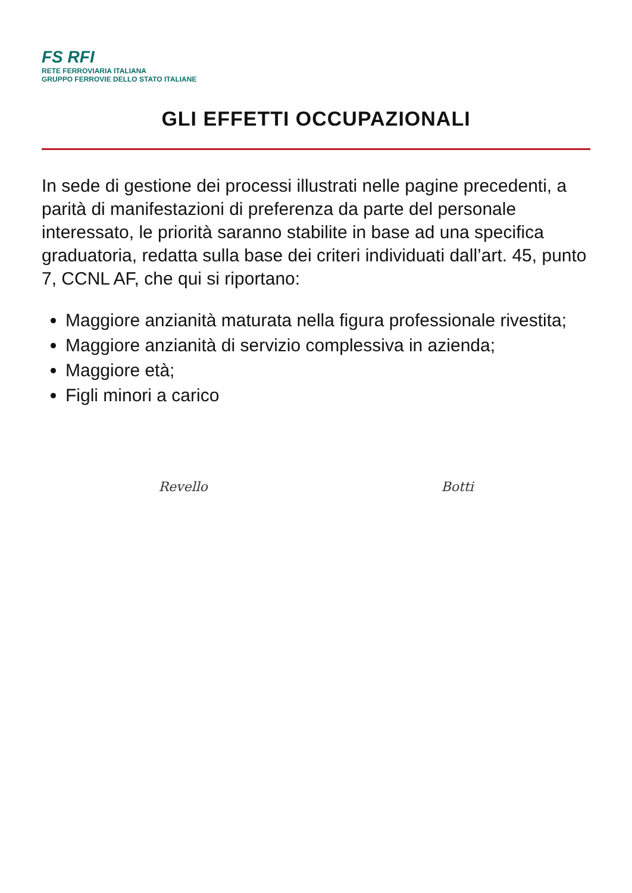FS RFI
RETE FERROVIARIA ITALIANA
GRUPPO FERROVIE DELLO STATO ITALIANE
GLI EFFETTI OCCUPAZIONALI
In sede di gestione dei processi illustrati nelle pagine precedenti, a parità di manifestazioni di preferenza da parte del personale interessato, le priorità saranno stabilite in base ad una specifica graduatoria, redatta sulla base dei criteri individuati dall’art. 45, punto 7, CCNL AF, che qui si riportano:
Maggiore anzianità maturata nella figura professionale rivestita;
Maggiore anzianità di servizio complessiva in azienda;
Maggiore età;
Figli minori a carico
Revello Botti